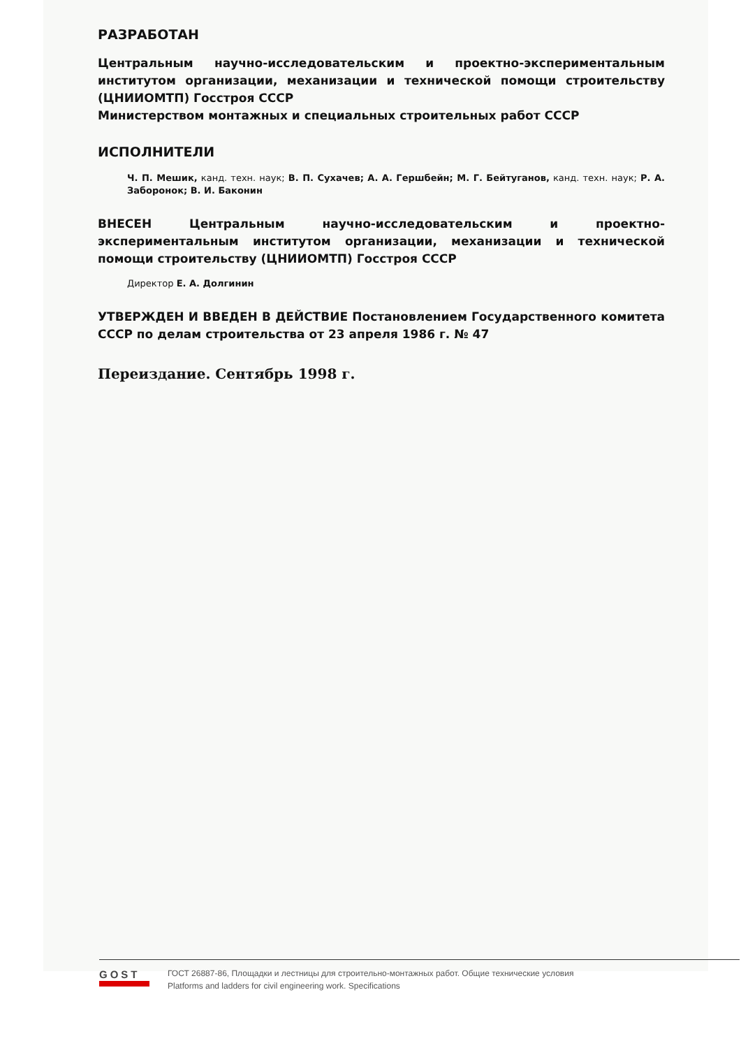РАЗРАБОТАН
Центральным научно-исследовательским и проектно-экспериментальным институтом организации, механизации и технической помощи строительству (ЦНИИОМТП) Госстроя СССР
Министерством монтажных и специальных строительных работ СССР
ИСПОЛНИТЕЛИ
Ч. П. Мешик, канд. техн. наук; В. П. Сухачев; А. А. Гершбейн; М. Г. Бейтуганов, канд. техн. наук; Р. А. Заборонок; В. И. Баконин
ВНЕСЕН Центральным научно-исследовательским и проектно-экспериментальным институтом организации, механизации и технической помощи строительству (ЦНИИОМТП) Госстроя СССР
Директор Е. А. Долгинин
УТВЕРЖДЕН И ВВЕДЕН В ДЕЙСТВИЕ Постановлением Государственного комитета СССР по делам строительства от 23 апреля 1986 г. № 47
Переиздание. Сентябрь 1998 г.
GOST
ГОСТ 26887-86, Площадки и лестницы для строительно-монтажных работ. Общие технические условия
Platforms and ladders for civil engineering work. Specifications